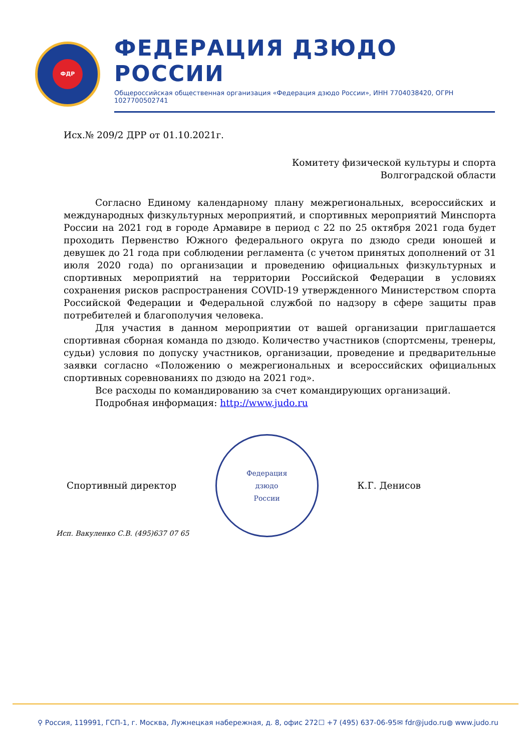ФДР
ФЕДЕРАЦИЯ ДЗЮДО РОССИИ
Общероссийская общественная организация «Федерация дзюдо России», ИНН 7704038420, ОГРН 1027700502741
Исх.№ 209/2 ДРР от 01.10.2021г.
Комитету физической культуры и спорта
Волгоградской области
Согласно Единому календарному плану межрегиональных, всероссийских и международных физкультурных мероприятий, и спортивных мероприятий Минспорта России на 2021 год в городе Армавире в период с 22 по 25 октября 2021 года будет проходить Первенство Южного федерального округа по дзюдо среди юношей и девушек до 21 года при соблюдении регламента (с учетом принятых дополнений от 31 июля 2020 года) по организации и проведению официальных физкультурных и спортивных мероприятий на территории Российской Федерации в условиях сохранения рисков распространения COVID-19 утвержденного Министерством спорта Российской Федерации и Федеральной службой по надзору в сфере защиты прав потребителей и благополучия человека.
Для участия в данном мероприятии от вашей организации приглашается спортивная сборная команда по дзюдо. Количество участников (спортсмены, тренеры, судьи) условия по допуску участников, организации, проведение и предварительные заявки согласно «Положению о межрегиональных и всероссийских официальных спортивных соревнованиях по дзюдо на 2021 год».
Все расходы по командированию за счет командирующих организаций.
Подробная информация: http://www.judo.ru
Спортивный директор
Федерация
дзюдо
России
К.Г. Денисов
Исп. Вакуленко С.В. (495)637 07 65
⚲ Россия, 119991, ГСП-1, г. Москва, Лужнецкая набережная, д. 8, офис 272 ☐ +7 (495) 637-06-95 ✉ fdr@judo.ru ◍ www.judo.ru